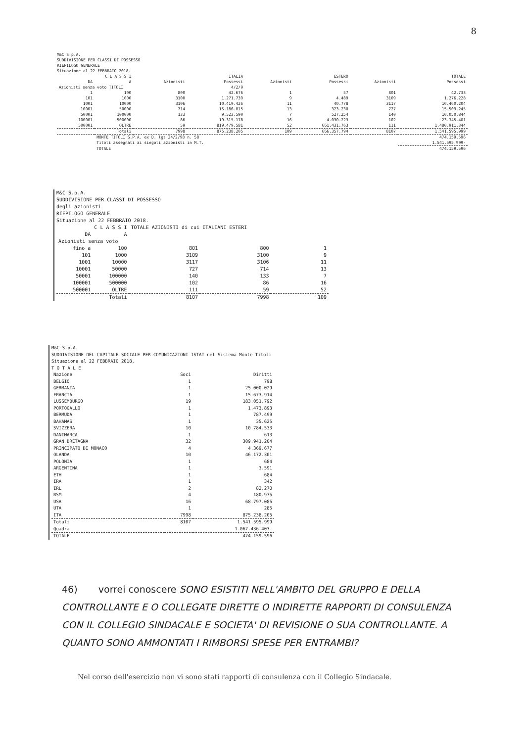8
M&C S.p.A.
SUDDIVISIONE PER CLASSI DI POSSESSO
RIEPILOGO GENERALE
Situazione al 22 FEBBRAIO 2018.
| C L A S S I | | ITALIA | | ESTERO | | TOTALE | |
| --- | --- | --- | --- | --- | --- | --- | --- |
| DA | A | Azionisti | Possessi | Azionisti | Possessi | Azionisti | Possessi |
| Azionisti senza voto TITOLI | | | 4/2/9 | | | | |
| 1 | 100 | 800 | 42.676 | 1 | 57 | 801 | 42.733 |
| 101 | 1000 | 3100 | 1.271.739 | 9 | 4.489 | 3109 | 1.276.228 |
| 1001 | 10000 | 3106 | 10.419.426 | 11 | 40.778 | 3117 | 10.460.204 |
| 10001 | 50000 | 714 | 15.186.015 | 13 | 323.230 | 727 | 15.509.245 |
| 50001 | 100000 | 133 | 9.523.590 | 7 | 527.254 | 140 | 10.050.844 |
| 100001 | 500000 | 86 | 19.315.178 | 16 | 4.030.223 | 102 | 23.345.401 |
| 500001 | OLTRE | 59 | 819.479.581 | 52 | 661.431.763 | 111 | 1.480.911.344 |
| | Totali | 7998 | 875.238.205 | 109 | 666.357.794 | 8107 | 1.541.595.999 |
| | MONTE TITOLI S.P.A. ex D. lgs 24/2/98 n. 58 | | | | | | 474.159.596 |
| | Titoli assegnati ai singoli azionisti in M.T. | | | | | | 1.541.595.999- |
| | TOTALE | | | | | | 474.159.596 |
M&C S.p.A.
SUDDIVISIONE PER CLASSI DI POSSESSO
degli azionisti
RIEPILOGO GENERALE
Situazione al 22 FEBBRAIO 2018.
| C L A S S I | | TOTALE AZIONISTI di cui ITALIANI ESTERI | | |
| --- | --- | --- | --- | --- |
| DA | A | | | |
| Azionisti senza voto | | | | |
| fino a | 100 | 801 | 800 | 1 |
| 101 | 1000 | 3109 | 3100 | 9 |
| 1001 | 10000 | 3117 | 3106 | 11 |
| 10001 | 50000 | 727 | 714 | 13 |
| 50001 | 100000 | 140 | 133 | 7 |
| 100001 | 500000 | 102 | 86 | 16 |
| 500001 | OLTRE | 111 | 59 | 52 |
| | Totali | 8107 | 7998 | 109 |
M&C S.p.A.
SUDDIVISIONE DEL CAPITALE SOCIALE PER COMUNICAZIONI ISTAT nel Sistema Monte Titoli
Situazione al 22 FEBBRAIO 2018.
T O T A L E
| Nazione | Soci | Diritti |
| --- | --- | --- |
| BELGIO | 1 | 798 |
| GERMANIA | 1 | 25.000.029 |
| FRANCIA | 1 | 15.673.914 |
| LUSSEMBURGO | 19 | 183.051.792 |
| PORTOGALLO | 1 | 1.473.893 |
| BERMUDA | 1 | 787.499 |
| BAHAMAS | 1 | 35.625 |
| SVIZZERA | 10 | 10.784.533 |
| DANIMARCA | 1 | 613 |
| GRAN BRETAGNA | 32 | 309.941.204 |
| PRINCIPATO DI MONACO | 4 | 4.369.677 |
| OLANDA | 10 | 46.172.301 |
| POLONIA | 1 | 684 |
| ARGENTINA | 1 | 3.591 |
| ETH | 1 | 684 |
| IRA | 1 | 342 |
| IRL | 2 | 82.270 |
| RSM | 4 | 180.975 |
| USA | 16 | 68.797.085 |
| UTA | 1 | 285 |
| ITA | 7998 | 875.238.205 |
| Totali | 8107 | 1.541.595.999 |
| Quadra | | 1.067.436.403- |
| TOTALE | | 474.159.596 |
46) vorrei conoscere SONO ESISTITI NELL'AMBITO DEL GRUPPO E DELLA CONTROLLANTE E O COLLEGATE DIRETTE O INDIRETTE RAPPORTI DI CONSULENZA CON IL COLLEGIO SINDACALE E SOCIETA' DI REVISIONE O SUA CONTROLLANTE. A QUANTO SONO AMMONTATI I RIMBORSI SPESE PER ENTRAMBI?
Nel corso dell'esercizio non vi sono stati rapporti di consulenza con il Collegio Sindacale.